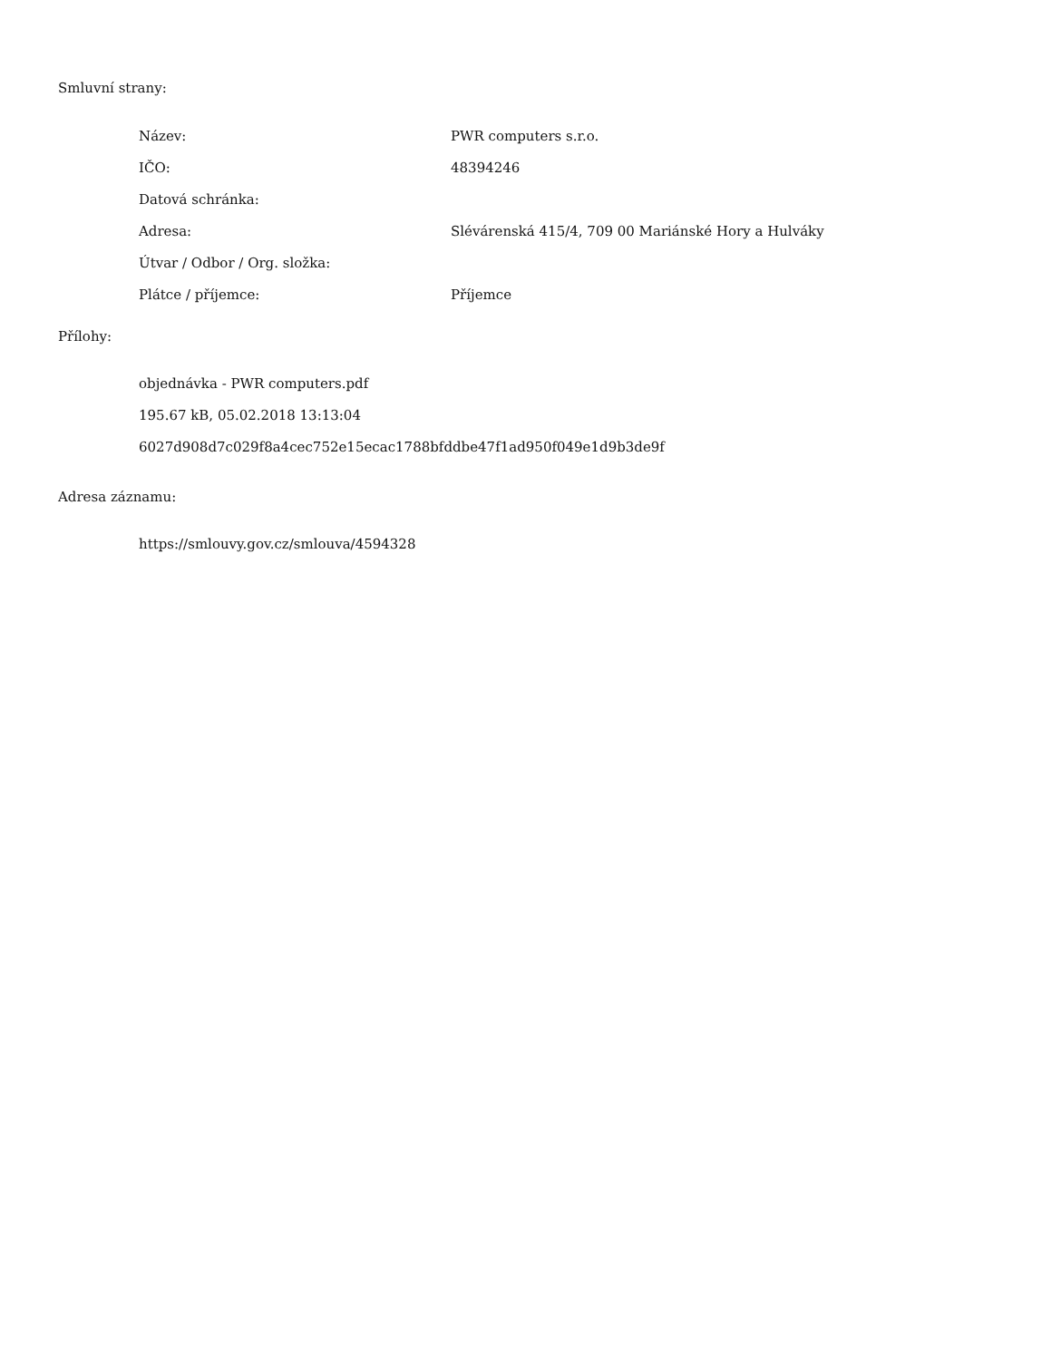Smluvní strany:
| Název: | PWR computers s.r.o. |
| IČO: | 48394246 |
| Datová schránka: | |
| Adresa: | Slévárenská 415/4, 709 00 Mariánské Hory a Hulváky |
| Útvar / Odbor / Org. složka: | |
| Plátce / příjemce: | Příjemce |
Přílohy:
objednávka - PWR computers.pdf
195.67 kB, 05.02.2018 13:13:04
6027d908d7c029f8a4cec752e15ecac1788bfddbe47f1ad950f049e1d9b3de9f
Adresa záznamu:
https://smlouvy.gov.cz/smlouva/4594328